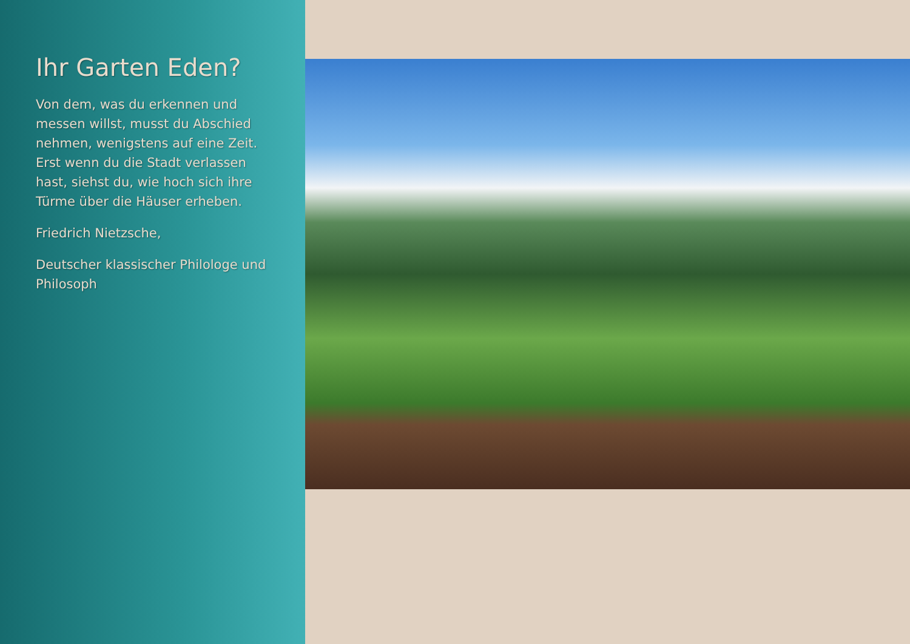Ihr Garten Eden?
Von dem, was du erkennen und messen willst, musst du Abschied nehmen, wenigstens auf eine Zeit. Erst wenn du die Stadt verlassen hast, siehst du, wie hoch sich ihre Türme über die Häuser erheben.
Friedrich Nietzsche,
Deutscher klassischer Philologe und Philosoph